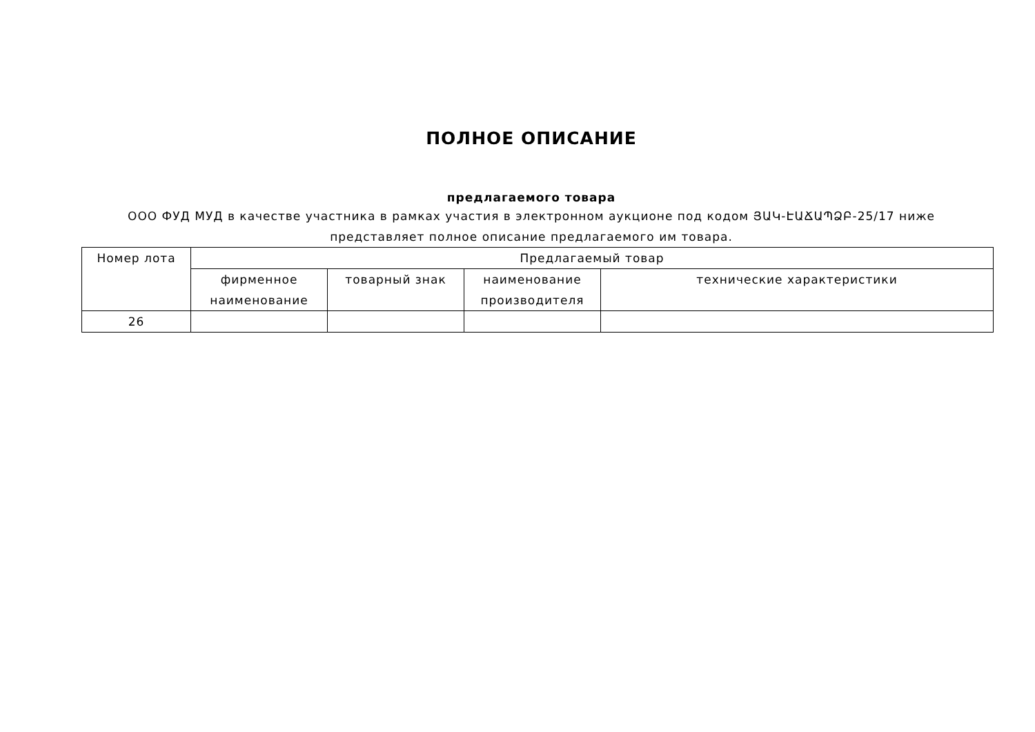ПОЛНОЕ ОПИСАНИЕ
предлагаемого товара
ООО ФУД МУД в качестве участника в рамках участия в электронном аукционе под кодом ՅԱԿ-ԷԱՃԱՊՁԲ-25/17 ниже
представляет полное описание предлагаемого им товара.
| Номер лота | Предлагаемый товар | | | |
| --- | --- | --- | --- | --- |
| | фирменное наименование | товарный знак | наименование производителя | технические характеристики |
| 26 | | | | |